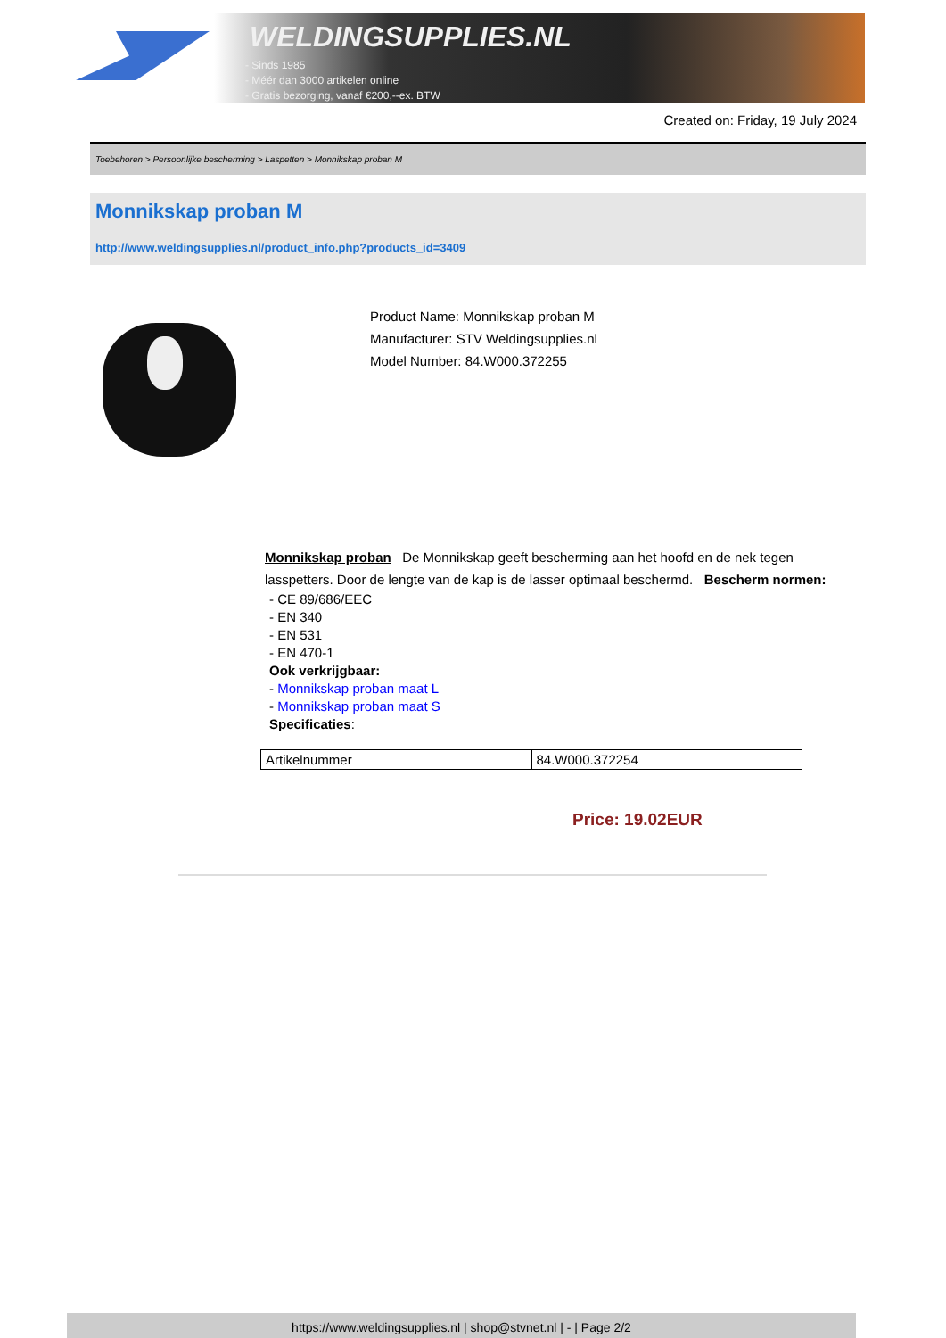WELDINGSUPPLIES.NL
- Sinds 1985
- Méér dan 3000 artikelen online
- Gratis bezorging, vanaf €200,--ex. BTW
Created on: Friday, 19 July 2024
Toebehoren > Persoonlijke bescherming > Laspetten > Monnikskap proban M
Monnikskap proban M
http://www.weldingsupplies.nl/product_info.php?products_id=3409
Product Name: Monnikskap proban M
Manufacturer: STV Weldingsupplies.nl
Model Number: 84.W000.372255
Monnikskap proban De Monnikskap geeft bescherming aan het hoofd en de nek tegen lasspetters. Door de lengte van de kap is de lasser optimaal beschermd. Bescherm normen:
- CE 89/686/EEC
- EN 340
- EN 531
- EN 470-1
Ook verkrijgbaar:
- Monnikskap proban maat L
- Monnikskap proban maat S
Specificaties:
| Artikelnummer | 84.W000.372254 |
Price: 19.02EUR
https://www.weldingsupplies.nl | shop@stvnet.nl | - | Page 2/2